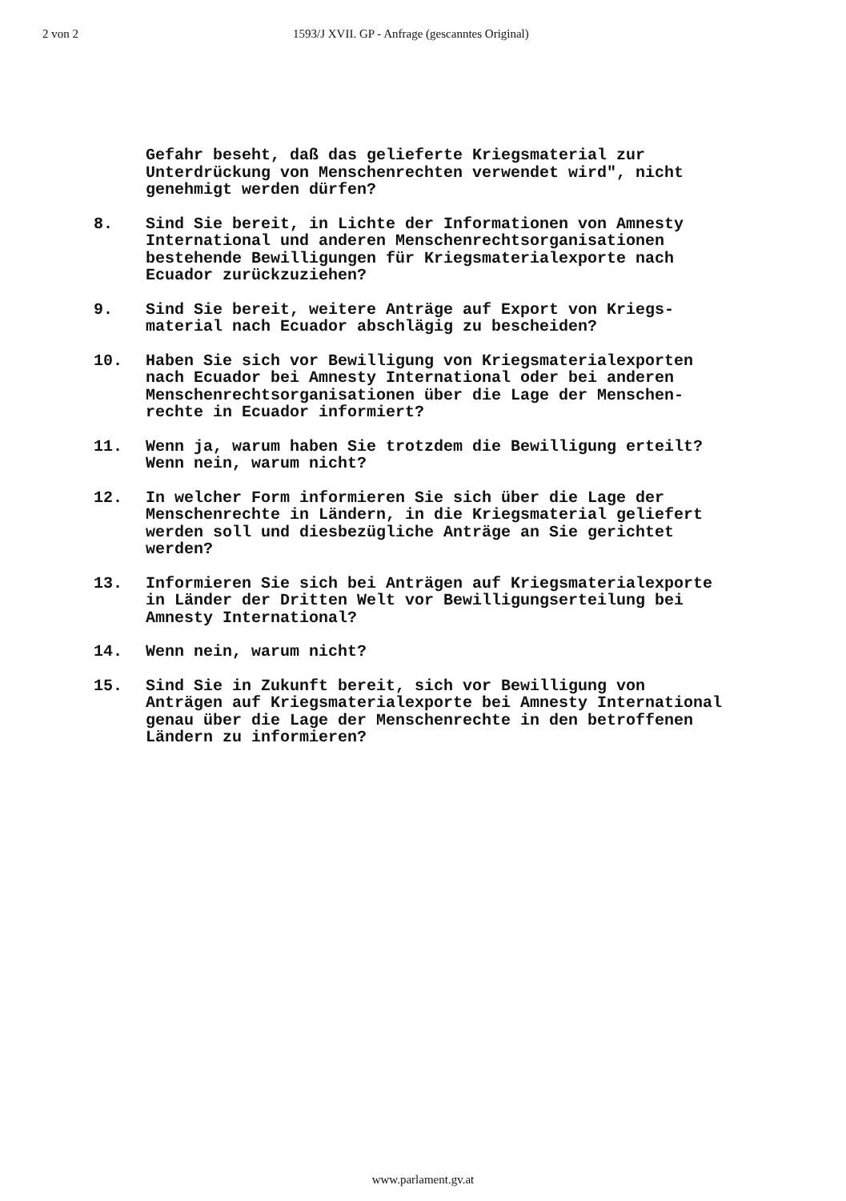2 von 2 1593/J XVII. GP - Anfrage (gescanntes Original)
Gefahr beseht, daß das gelieferte Kriegsmaterial zur
Unterdrückung von Menschenrechten verwendet wird", nicht
genehmigt werden dürfen?
8. Sind Sie bereit, in Lichte der Informationen von Amnesty
International und anderen Menschenrechtsorganisationen
bestehende Bewilligungen für Kriegsmaterialexporte nach
Ecuador zurückzuziehen?
9. Sind Sie bereit, weitere Anträge auf Export von Kriegs-
material nach Ecuador abschlägig zu bescheiden?
10. Haben Sie sich vor Bewilligung von Kriegsmaterialexporten
nach Ecuador bei Amnesty International oder bei anderen
Menschenrechtsorganisationen über die Lage der Menschen-
rechte in Ecuador informiert?
11. Wenn ja, warum haben Sie trotzdem die Bewilligung erteilt?
Wenn nein, warum nicht?
12. In welcher Form informieren Sie sich über die Lage der
Menschenrechte in Ländern, in die Kriegsmaterial geliefert
werden soll und diesbezügliche Anträge an Sie gerichtet
werden?
13. Informieren Sie sich bei Anträgen auf Kriegsmaterialexporte
in Länder der Dritten Welt vor Bewilligungserteilung bei
Amnesty International?
14. Wenn nein, warum nicht?
15. Sind Sie in Zukunft bereit, sich vor Bewilligung von
Anträgen auf Kriegsmaterialexporte bei Amnesty International
genau über die Lage der Menschenrechte in den betroffenen
Ländern zu informieren?
www.parlament.gv.at